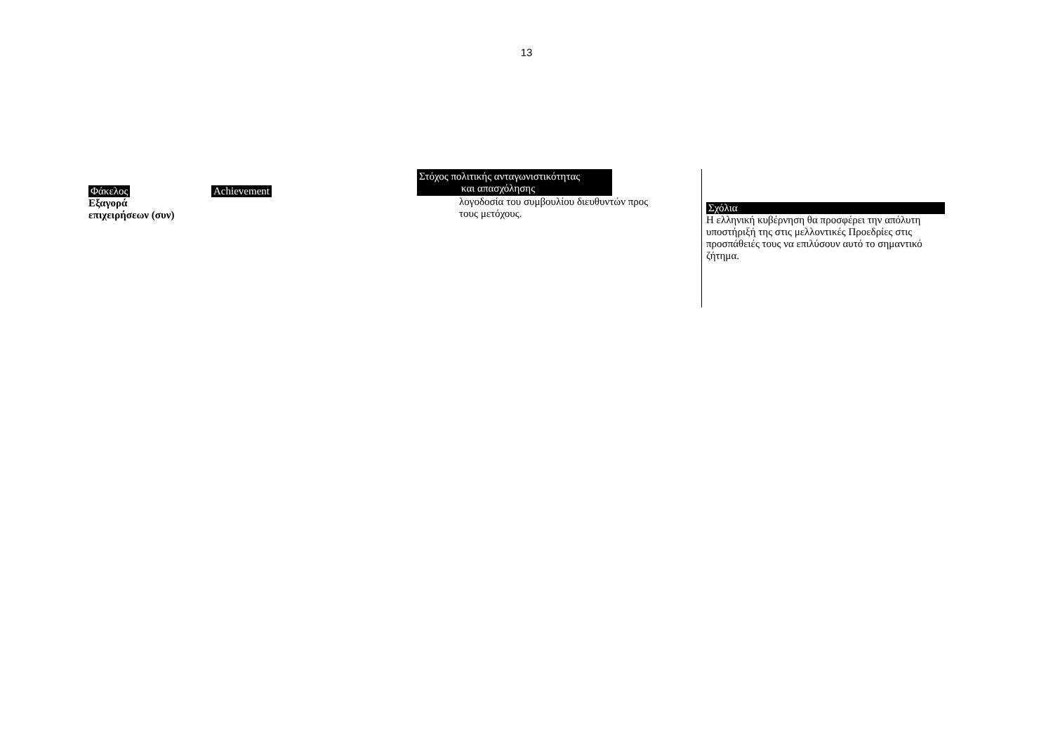13
Φάκελος
Εξαγορά
επιχειρήσεων (συν)
Achievement
Στόχος πολιτικής ανταγωνιστικότητας
και απασχόλησης
λογοδοσία του συμβουλίου διευθυντών προς
τους μετόχους.
Σχόλια
Η ελληνική κυβέρνηση θα προσφέρει την απόλυτη υποστήριξή της στις μελλοντικές Προεδρίες στις προσπάθειές τους να επιλύσουν αυτό το σημαντικό ζήτημα.